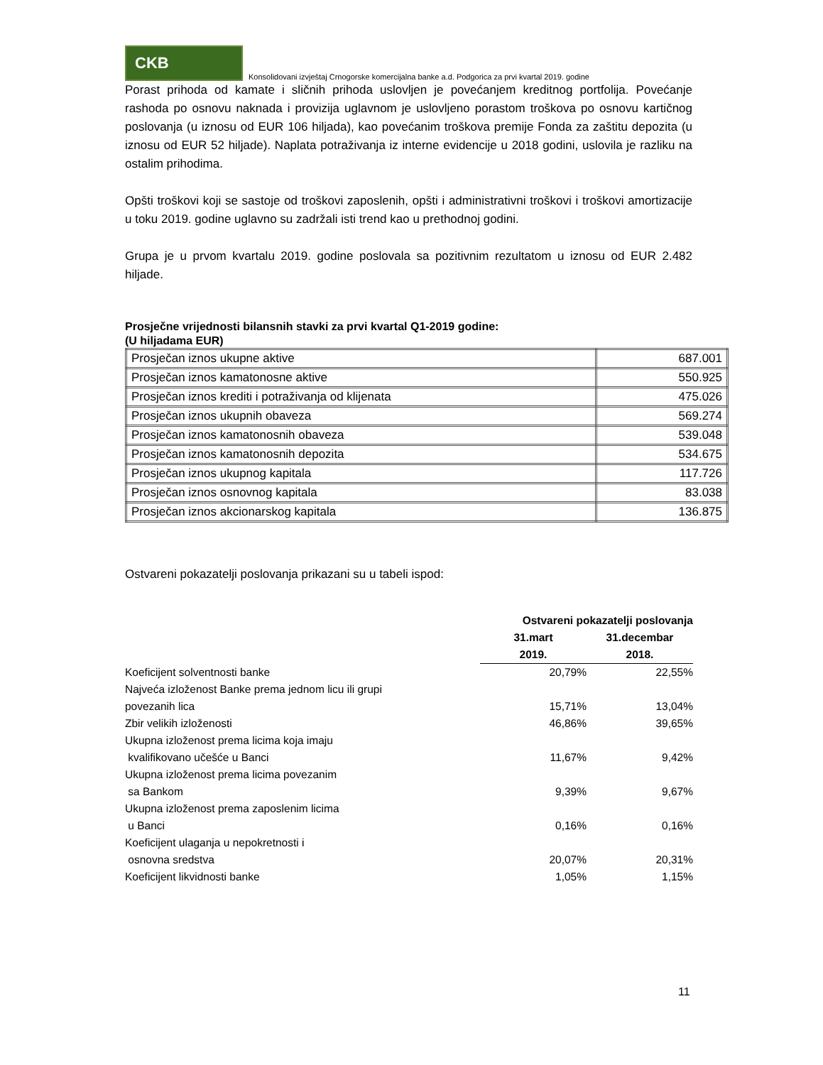CKB
Konsolidovani izvještaj Crnogorske komercijalna banke a.d. Podgorica za prvi kvartal 2019. godine
Porast prihoda od kamate i sličnih prihoda uslovljen je povećanjem kreditnog portfolija. Povećanje rashoda po osnovu naknada i provizija uglavnom je uslovljeno porastom troškova po osnovu kartičnog poslovanja (u iznosu od EUR 106 hiljada), kao povećanim troškova premije Fonda za zaštitu depozita (u iznosu od EUR 52 hiljade). Naplata potraživanja iz interne evidencije u 2018 godini, uslovila je razliku na ostalim prihodima.
Opšti troškovi koji se sastoje od troškovi zaposlenih, opšti i administrativni troškovi i troškovi amortizacije u toku 2019. godine uglavno su zadržali isti trend kao u prethodnoj godini.
Grupa je u prvom kvartalu 2019. godine poslovala sa pozitivnim rezultatom u iznosu od EUR 2.482 hiljade.
Prosječne vrijednosti bilansnih stavki za prvi kvartal Q1-2019 godine:
(U hiljadama EUR)
| Prosječan iznos ukupne aktive | 687.001 |
| Prosječan iznos kamatonosne aktive | 550.925 |
| Prosječan iznos krediti i potraživanja od klijenata | 475.026 |
| Prosječan iznos ukupnih obaveza | 569.274 |
| Prosječan iznos kamatonosnih obaveza | 539.048 |
| Prosječan iznos kamatonosnih depozita | 534.675 |
| Prosječan iznos ukupnog kapitala | 117.726 |
| Prosječan iznos osnovnog kapitala | 83.038 |
| Prosječan iznos akcionarskog kapitala | 136.875 |
Ostvareni pokazatelji poslovanja prikazani su u tabeli ispod:
| | Ostvareni pokazatelji poslovanja | |
| --- | --- | --- |
| | 31.mart 2019. | 31.decembar 2018. |
| Koeficijent solventnosti banke | 20,79% | 22,55% |
| Najveća izloženost Banke prema jednom licu ili grupi povezanih lica | 15,71% | 13,04% |
| Zbir velikih izloženosti | 46,86% | 39,65% |
| Ukupna izloženost prema licima koja imaju kvalifikovano učešće u Banci | 11,67% | 9,42% |
| Ukupna izloženost prema licima povezanim sa Bankom | 9,39% | 9,67% |
| Ukupna izloženost prema zaposlenim licima u Banci | 0,16% | 0,16% |
| Koeficijent ulaganja u nepokretnosti i osnovna sredstva | 20,07% | 20,31% |
| Koeficijent likvidnosti banke | 1,05% | 1,15% |
11